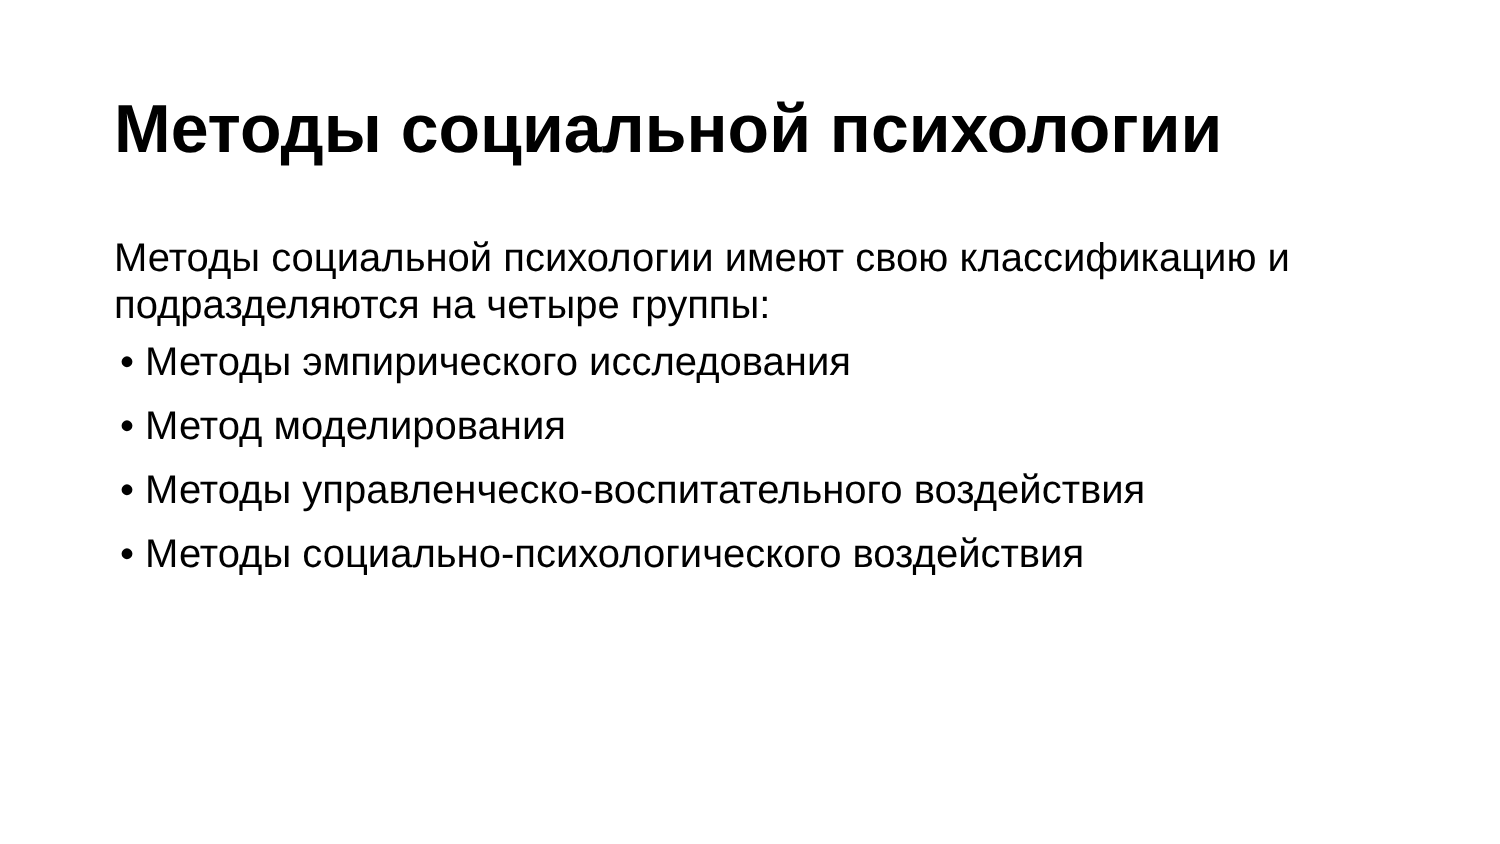Методы социальной психологии
Методы социальной психологии имеют свою классификацию и подразделяются на четыре группы:
• Методы эмпирического исследования
• Метод моделирования
• Методы управленческо-воспитательного воздействия
• Методы социально-психологического воздействия